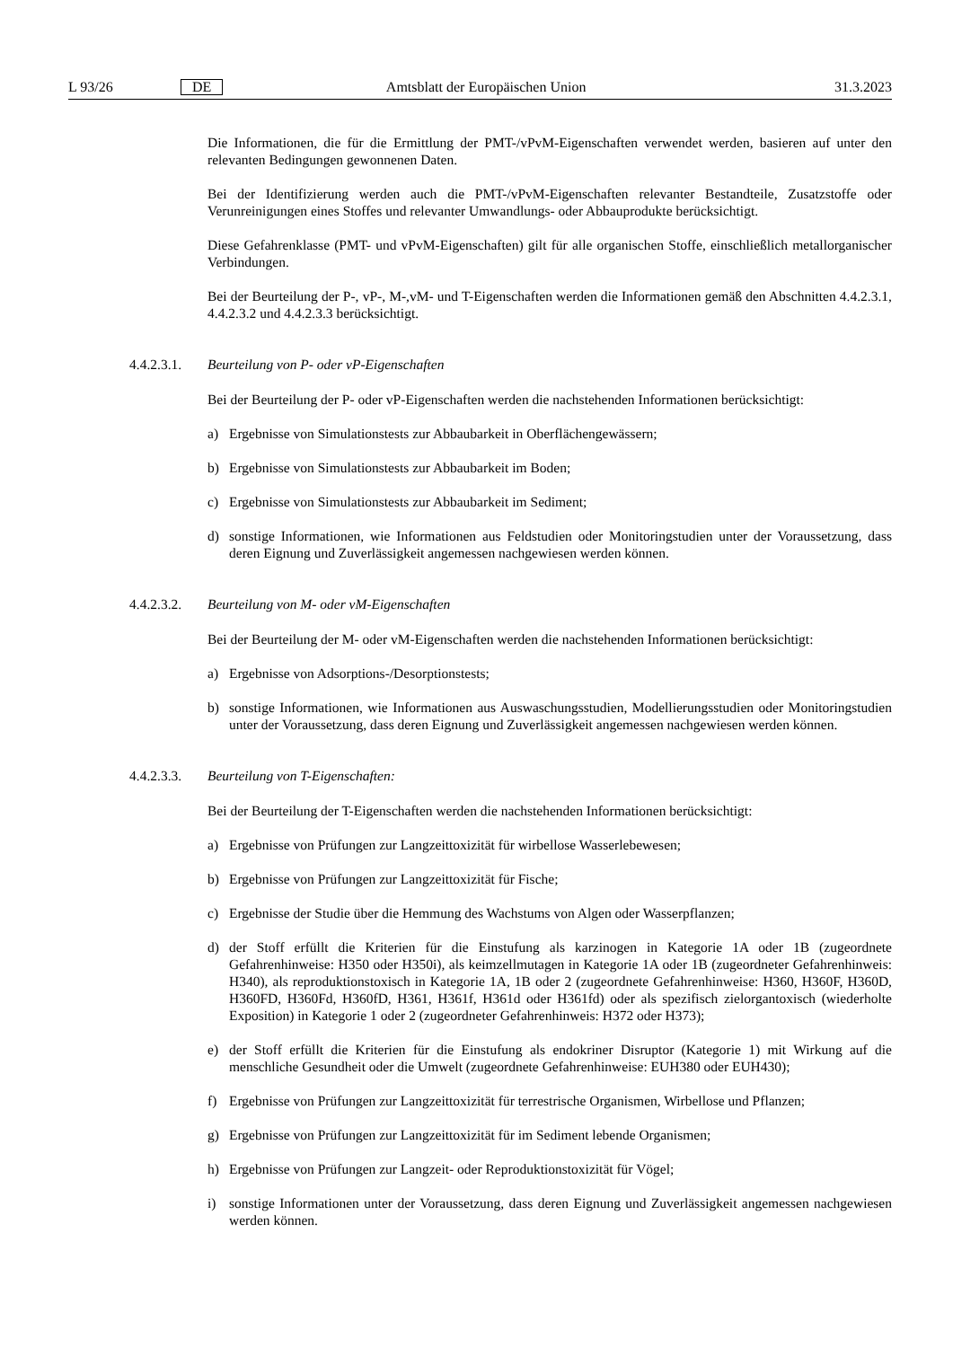L 93/26 DE Amtsblatt der Europäischen Union 31.3.2023
Die Informationen, die für die Ermittlung der PMT-/vPvM-Eigenschaften verwendet werden, basieren auf unter den relevanten Bedingungen gewonnenen Daten.
Bei der Identifizierung werden auch die PMT-/vPvM-Eigenschaften relevanter Bestandteile, Zusatzstoffe oder Verunreinigungen eines Stoffes und relevanter Umwandlungs- oder Abbauprodukte berücksichtigt.
Diese Gefahrenklasse (PMT- und vPvM-Eigenschaften) gilt für alle organischen Stoffe, einschließlich metallorganischer Verbindungen.
Bei der Beurteilung der P-, vP-, M-,vM- und T-Eigenschaften werden die Informationen gemäß den Abschnitten 4.4.2.3.1, 4.4.2.3.2 und 4.4.2.3.3 berücksichtigt.
4.4.2.3.1. Beurteilung von P- oder vP-Eigenschaften
Bei der Beurteilung der P- oder vP-Eigenschaften werden die nachstehenden Informationen berücksichtigt:
a) Ergebnisse von Simulationstests zur Abbaubarkeit in Oberflächengewässern;
b) Ergebnisse von Simulationstests zur Abbaubarkeit im Boden;
c) Ergebnisse von Simulationstests zur Abbaubarkeit im Sediment;
d) sonstige Informationen, wie Informationen aus Feldstudien oder Monitoringstudien unter der Voraussetzung, dass deren Eignung und Zuverlässigkeit angemessen nachgewiesen werden können.
4.4.2.3.2. Beurteilung von M- oder vM-Eigenschaften
Bei der Beurteilung der M- oder vM-Eigenschaften werden die nachstehenden Informationen berücksichtigt:
a) Ergebnisse von Adsorptions-/Desorptionstests;
b) sonstige Informationen, wie Informationen aus Auswaschungsstudien, Modellierungsstudien oder Monitoringstudien unter der Voraussetzung, dass deren Eignung und Zuverlässigkeit angemessen nachgewiesen werden können.
4.4.2.3.3. Beurteilung von T-Eigenschaften:
Bei der Beurteilung der T-Eigenschaften werden die nachstehenden Informationen berücksichtigt:
a) Ergebnisse von Prüfungen zur Langzeittoxizität für wirbellose Wasserlebewesen;
b) Ergebnisse von Prüfungen zur Langzeittoxizität für Fische;
c) Ergebnisse der Studie über die Hemmung des Wachstums von Algen oder Wasserpflanzen;
d) der Stoff erfüllt die Kriterien für die Einstufung als karzinogen in Kategorie 1A oder 1B (zugeordnete Gefahrenhinweise: H350 oder H350i), als keimzellmutagen in Kategorie 1A oder 1B (zugeordneter Gefahrenhinweis: H340), als reproduktionstoxisch in Kategorie 1A, 1B oder 2 (zugeordnete Gefahrenhinweise: H360, H360F, H360D, H360FD, H360Fd, H360fD, H361, H361f, H361d oder H361fd) oder als spezifisch zielorgantoxisch (wiederholte Exposition) in Kategorie 1 oder 2 (zugeordneter Gefahrenhinweis: H372 oder H373);
e) der Stoff erfüllt die Kriterien für die Einstufung als endokriner Disruptor (Kategorie 1) mit Wirkung auf die menschliche Gesundheit oder die Umwelt (zugeordnete Gefahrenhinweise: EUH380 oder EUH430);
f) Ergebnisse von Prüfungen zur Langzeittoxizität für terrestrische Organismen, Wirbellose und Pflanzen;
g) Ergebnisse von Prüfungen zur Langzeittoxizität für im Sediment lebende Organismen;
h) Ergebnisse von Prüfungen zur Langzeit- oder Reproduktionstoxizität für Vögel;
i) sonstige Informationen unter der Voraussetzung, dass deren Eignung und Zuverlässigkeit angemessen nachgewiesen werden können.